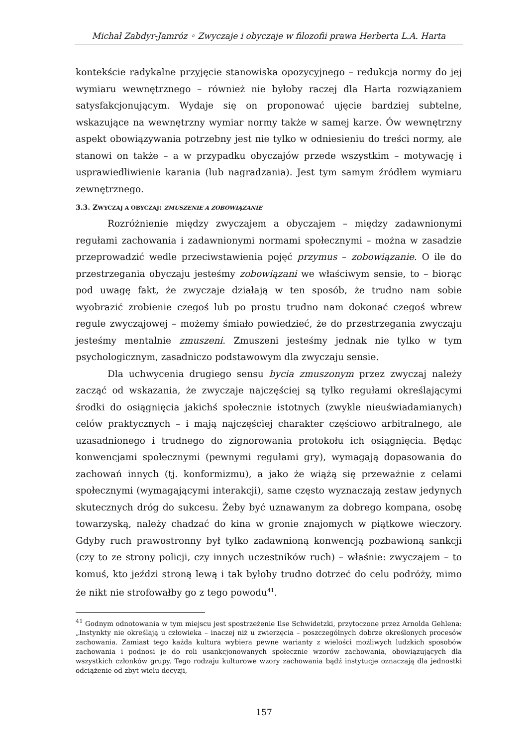Michał Zabdyr-Jamróz ◦ Zwyczaje i obyczaje w filozofii prawa Herberta L.A. Harta
kontekście radykalne przyjęcie stanowiska opozycyjnego – redukcja normy do jej wymiaru wewnętrznego – również nie byłoby raczej dla Harta rozwiązaniem satysfakcjonującym. Wydaje się on proponować ujęcie bardziej subtelne, wskazujące na wewnętrzny wymiar normy także w samej karze. Ów wewnętrzny aspekt obowiązywania potrzebny jest nie tylko w odniesieniu do treści normy, ale stanowi on także – a w przypadku obyczajów przede wszystkim – motywację i usprawiedliwienie karania (lub nagradzania). Jest tym samym źródłem wymiaru zewnętrznego.
3.3. ZWYCZAJ A OBYCZAJ: ZMUSZENIE A ZOBOWIĄZANIE
Rozróżnienie między zwyczajem a obyczajem – między zadawnionymi regułami zachowania i zadawnionymi normami społecznymi – można w zasadzie przeprowadzić wedle przeciwstawienia pojęć przymus – zobowiązanie. O ile do przestrzegania obyczaju jesteśmy zobowiązani we właściwym sensie, to – biorąc pod uwagę fakt, że zwyczaje działają w ten sposób, że trudno nam sobie wyobrazić zrobienie czegoś lub po prostu trudno nam dokonać czegoś wbrew regule zwyczajowej – możemy śmiało powiedzieć, że do przestrzegania zwyczaju jesteśmy mentalnie zmuszeni. Zmuszeni jesteśmy jednak nie tylko w tym psychologicznym, zasadniczo podstawowym dla zwyczaju sensie.
Dla uchwycenia drugiego sensu bycia zmuszonym przez zwyczaj należy zacząć od wskazania, że zwyczaje najczęściej są tylko regułami określającymi środki do osiągnięcia jakichś społecznie istotnych (zwykle nieuświadamianych) celów praktycznych – i mają najczęściej charakter częściowo arbitralnego, ale uzasadnionego i trudnego do zignorowania protokołu ich osiągnięcia. Będąc konwencjami społecznymi (pewnymi regułami gry), wymagają dopasowania do zachowań innych (tj. konformizmu), a jako że wiążą się przeważnie z celami społecznymi (wymagającymi interakcji), same często wyznaczają zestaw jedynych skutecznych dróg do sukcesu. Żeby być uznawanym za dobrego kompana, osobę towarzyską, należy chadzać do kina w gronie znajomych w piątkowe wieczory. Gdyby ruch prawostronny był tylko zadawnioną konwencją pozbawioną sankcji (czy to ze strony policji, czy innych uczestników ruch) – właśnie: zwyczajem – to komuś, kto jeździ stroną lewą i tak byłoby trudno dotrzeć do celu podróży, mimo że nikt nie strofowałby go z tego powodu<sup>41</sup>.
<sup>41</sup> Godnym odnotowania w tym miejscu jest spostrzeżenie Ilse Schwidetzki, przytoczone przez Arnolda Gehlena: „Instynkty nie określają u człowieka – inaczej niż u zwierzęcia – poszczególnych dobrze określonych procesów zachowania. Zamiast tego każda kultura wybiera pewne warianty z wielości możliwych ludzkich sposobów zachowania i podnosi je do roli usankcjonowanych społecznie wzorów zachowania, obowiązujących dla wszystkich członków grupy. Tego rodzaju kulturowe wzory zachowania bądź instytucje oznaczają dla jednostki odciążenie od zbyt wielu decyzji,
157